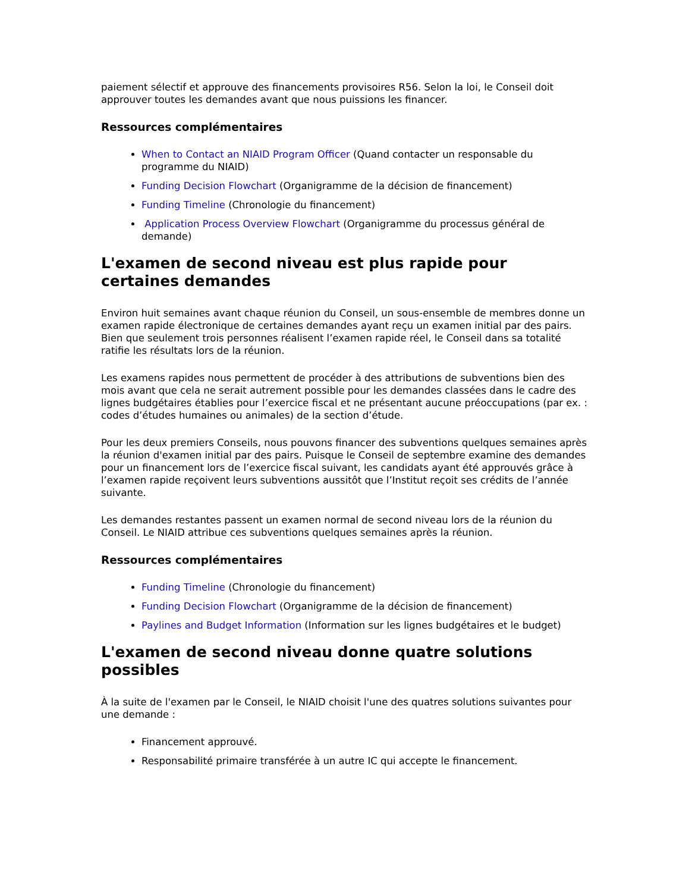paiement sélectif et approuve des financements provisoires R56. Selon la loi, le Conseil doit approuver toutes les demandes avant que nous puissions les financer.
Ressources complémentaires
When to Contact an NIAID Program Officer (Quand contacter un responsable du programme du NIAID)
Funding Decision Flowchart (Organigramme de la décision de financement)
Funding Timeline (Chronologie du financement)
Application Process Overview Flowchart (Organigramme du processus général de demande)
L'examen de second niveau est plus rapide pour certaines demandes
Environ huit semaines avant chaque réunion du Conseil, un sous-ensemble de membres donne un examen rapide électronique de certaines demandes ayant reçu un examen initial par des pairs. Bien que seulement trois personnes réalisent l’examen rapide réel, le Conseil dans sa totalité ratifie les résultats lors de la réunion.
Les examens rapides nous permettent de procéder à des attributions de subventions bien des mois avant que cela ne serait autrement possible pour les demandes classées dans le cadre des lignes budgétaires établies pour l’exercice fiscal et ne présentant aucune préoccupations (par ex. : codes d’études humaines ou animales) de la section d’étude.
Pour les deux premiers Conseils, nous pouvons financer des subventions quelques semaines après la réunion d'examen initial par des pairs. Puisque le Conseil de septembre examine des demandes pour un financement lors de l’exercice fiscal suivant, les candidats ayant été approuvés grâce à l’examen rapide reçoivent leurs subventions aussitôt que l’Institut reçoit ses crédits de l’année suivante.
Les demandes restantes passent un examen normal de second niveau lors de la réunion du Conseil. Le NIAID attribue ces subventions quelques semaines après la réunion.
Ressources complémentaires
Funding Timeline (Chronologie du financement)
Funding Decision Flowchart (Organigramme de la décision de financement)
Paylines and Budget Information (Information sur les lignes budgétaires et le budget)
L'examen de second niveau donne quatre solutions possibles
À la suite de l'examen par le Conseil, le NIAID choisit l'une des quatres solutions suivantes pour une demande :
Financement approuvé.
Responsabilité primaire transférée à un autre IC qui accepte le financement.